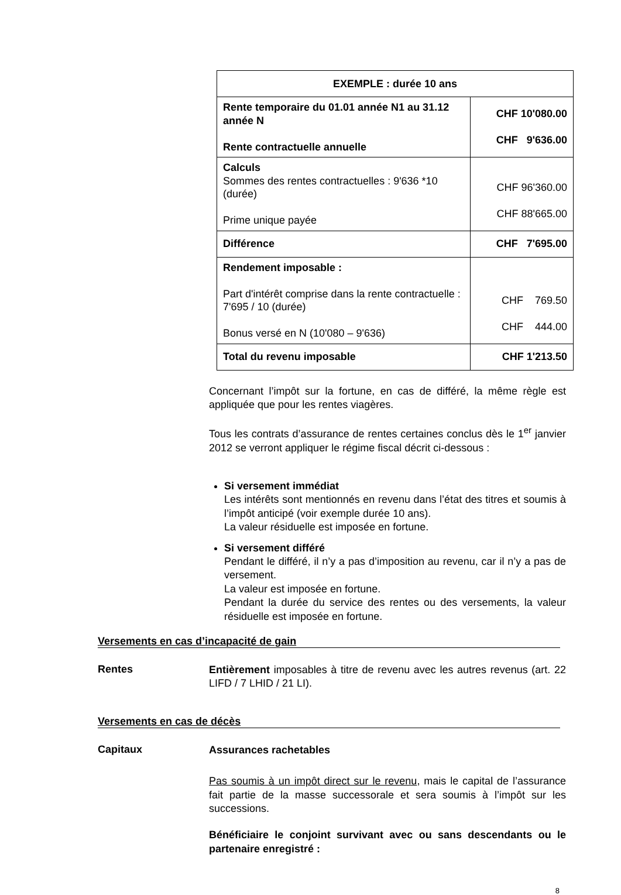| EXEMPLE : durée 10 ans | |
| Rente temporaire du 01.01 année N1 au 31.12 année N Rente contractuelle annuelle | CHF 10'080.00 CHF 9'636.00 |
| Calculs Sommes des rentes contractuelles : 9'636 *10 (durée) Prime unique payée | CHF 96'360.00 CHF 88'665.00 |
| Différence | CHF 7'695.00 |
| Rendement imposable : Part d'intérêt comprise dans la rente contractuelle : 7'695 / 10 (durée) Bonus versé en N (10'080 – 9'636) | CHF 769.50 CHF 444.00 |
| Total du revenu imposable | CHF 1'213.50 |
Concernant l’impôt sur la fortune, en cas de différé, la même règle est appliquée que pour les rentes viagères.
Tous les contrats d’assurance de rentes certaines conclus dès le 1<sup>er</sup> janvier 2012 se verront appliquer le régime fiscal décrit ci-dessous :
Si versement immédiat
Les intérêts sont mentionnés en revenu dans l’état des titres et soumis à l’impôt anticipé (voir exemple durée 10 ans).
La valeur résiduelle est imposée en fortune.
Si versement différé
Pendant le différé, il n’y a pas d’imposition au revenu, car il n’y a pas de versement.
La valeur est imposée en fortune.
Pendant la durée du service des rentes ou des versements, la valeur résiduelle est imposée en fortune.
Versements en cas d’incapacité de gain
Rentes
Entièrement imposables à titre de revenu avec les autres revenus (art. 22 LIFD / 7 LHID / 21 LI).
Versements en cas de décès
Capitaux
Assurances rachetables
Pas soumis à un impôt direct sur le revenu, mais le capital de l’assurance fait partie de la masse successorale et sera soumis à l’impôt sur les successions.
Bénéficiaire le conjoint survivant avec ou sans descendants ou le partenaire enregistré :
8